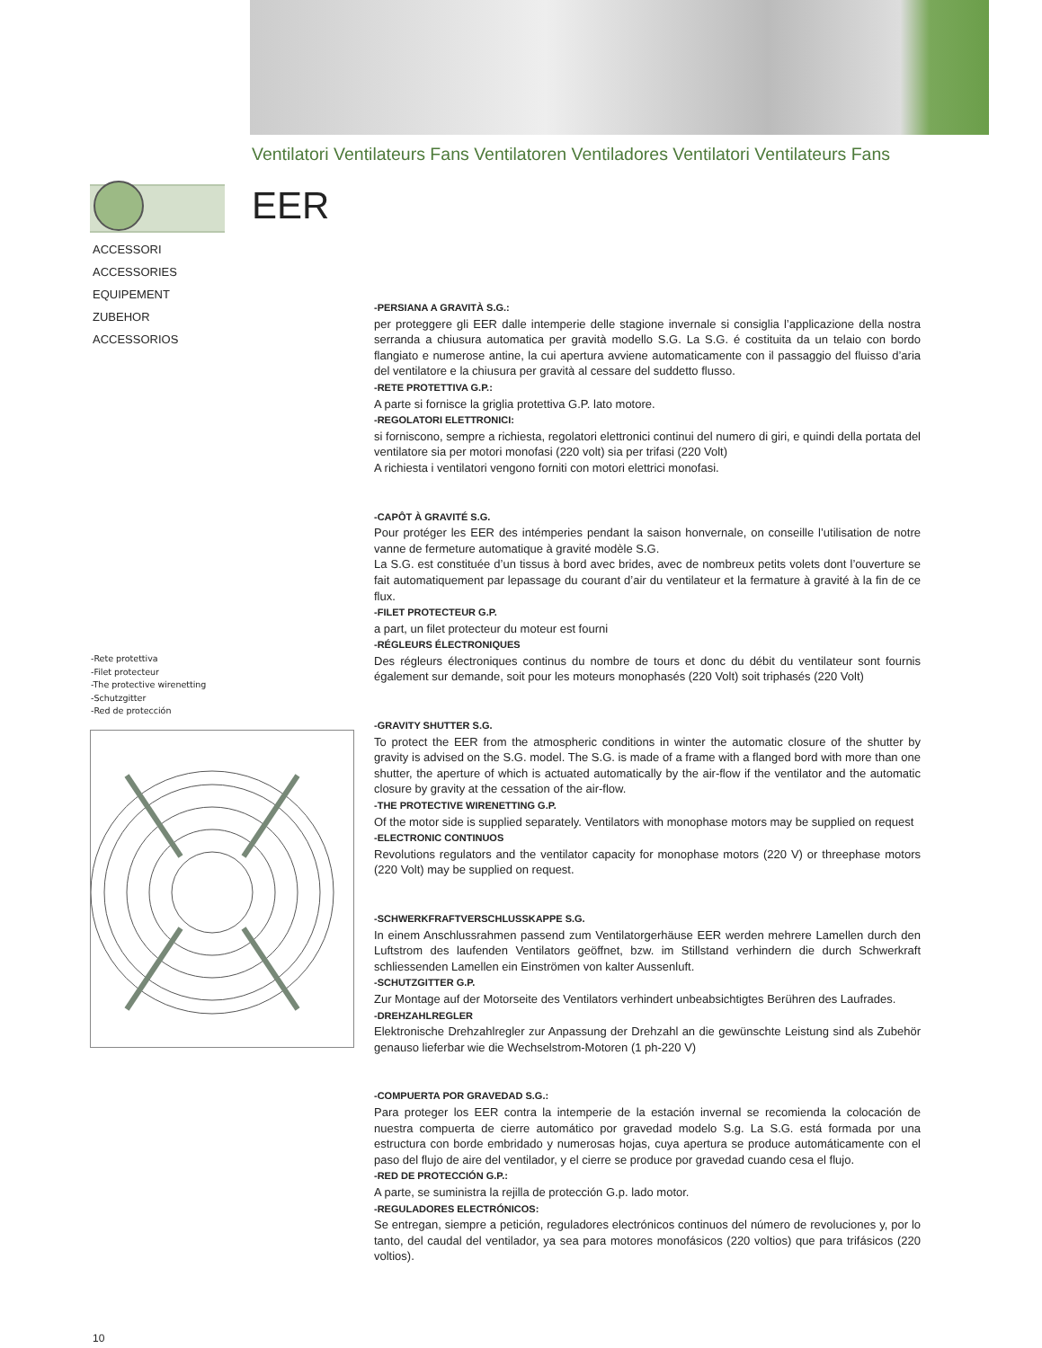Ventilatori Ventilateurs Fans Ventilatoren Ventiladores Ventilatori Ventilateurs Fans
EER
ACCESSORI
ACCESSORIES
EQUIPEMENT
ZUBEHOR
ACCESSORIOS
-Rete protettiva
-Filet protecteur
-The protective wirenetting
-Schutzgitter
-Red de protección
-PERSIANA A GRAVITÀ S.G.:
per proteggere gli EER dalle intemperie delle stagione invernale si consiglia l’applicazione della nostra serranda a chiusura automatica per gravità modello S.G. La S.G. é costituita da un telaio con bordo flangiato e numerose antine, la cui apertura avviene automaticamente con il passaggio del fluisso d’aria del ventilatore e la chiusura per gravità al cessare del suddetto flusso.
-RETE PROTETTIVA G.P.:
A parte si fornisce la griglia protettiva G.P. lato motore.
-REGOLATORI ELETTRONICI:
si forniscono, sempre a richiesta, regolatori elettronici continui del numero di giri, e quindi della portata del ventilatore sia per motori monofasi (220 volt) sia per trifasi (220 Volt)
A richiesta i ventilatori vengono forniti con motori elettrici monofasi.
-CAPÔT À GRAVITÉ S.G.
Pour protéger les EER des intémperies pendant la saison honvernale, on conseille l’utilisation de notre vanne de fermeture automatique à gravité modèle S.G.
La S.G. est constituée d’un tissus à bord avec brides, avec de nombreux petits volets dont l’ouverture se fait automatiquement par lepassage du courant d’air du ventilateur et la fermature à gravité à la fin de ce flux.
-FILET PROTECTEUR G.P.
a part, un filet protecteur du moteur est fourni
-RÉGLEURS ÉLECTRONIQUES
Des régleurs électroniques continus du nombre de tours et donc du débit du ventilateur sont fournis également sur demande, soit pour les moteurs monophasés (220 Volt) soit triphasés (220 Volt)
-GRAVITY SHUTTER S.G.
To protect the EER from the atmospheric conditions in winter the automatic closure of the shutter by gravity is advised on the S.G. model. The S.G. is made of a frame with a flanged bord with more than one shutter, the aperture of which is actuated automatically by the air-flow if the ventilator and the automatic closure by gravity at the cessation of the air-flow.
-THE PROTECTIVE WIRENETTING G.P.
Of the motor side is supplied separately. Ventilators with monophase motors may be supplied on request
-ELECTRONIC CONTINUOS
Revolutions regulators and the ventilator capacity for monophase motors (220 V) or threephase motors (220 Volt) may be supplied on request.
-SCHWERKFRAFTVERSCHLUSSKAPPE S.G.
In einem Anschlussrahmen passend zum Ventilatorgerhäuse EER werden mehrere Lamellen durch den Luftstrom des laufenden Ventilators geöffnet, bzw. im Stillstand verhindern die durch Schwerkraft schliessenden Lamellen ein Einströmen von kalter Aussenluft.
-SCHUTZGITTER G.P.
Zur Montage auf der Motorseite des Ventilators verhindert unbeabsichtigtes Berühren des Laufrades.
-DREHZAHLREGLER
Elektronische Drehzahlregler zur Anpassung der Drehzahl an die gewünschte Leistung sind als Zubehör genauso lieferbar wie die Wechselstrom-Motoren (1 ph-220 V)
-COMPUERTA POR GRAVEDAD S.G.:
Para proteger los EER contra la intemperie de la estación invernal se recomienda la colocación de nuestra compuerta de cierre automático por gravedad modelo S.g. La S.G. está formada por una estructura con borde embridado y numerosas hojas, cuya apertura se produce automáticamente con el paso del flujo de aire del ventilador, y el cierre se produce por gravedad cuando cesa el flujo.
-RED DE PROTECCIÓN G.P.:
A parte, se suministra la rejilla de protección G.p. lado motor.
-REGULADORES ELECTRÓNICOS:
Se entregan, siempre a petición, reguladores electrónicos continuos del número de revoluciones y, por lo tanto, del caudal del ventilador, ya sea para motores monofásicos (220 voltios) que para trifásicos (220 voltios).
10